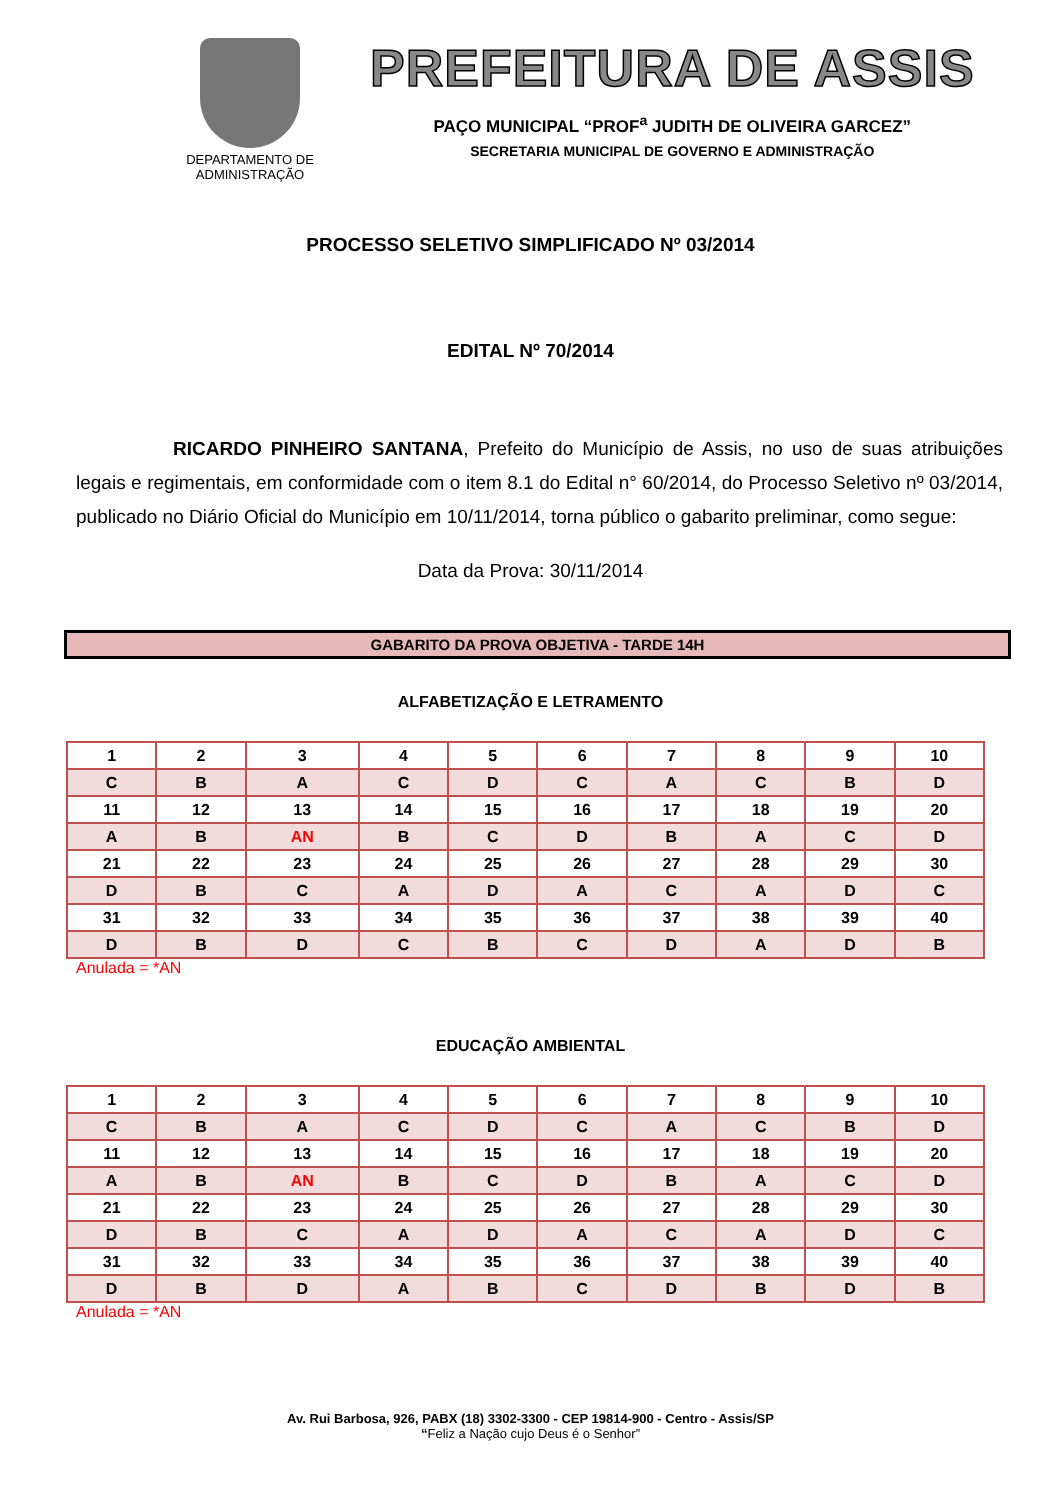DEPARTAMENTO DE
ADMINISTRAÇÃO
PREFEITURA DE ASSIS
PAÇO MUNICIPAL “PROF<sup>a</sup> JUDITH DE OLIVEIRA GARCEZ”
SECRETARIA MUNICIPAL DE GOVERNO E ADMINISTRAÇÃO
PROCESSO SELETIVO SIMPLIFICADO Nº 03/2014
EDITAL Nº 70/2014
RICARDO PINHEIRO SANTANA, Prefeito do Município de Assis, no uso de suas atribuições legais e regimentais, em conformidade com o item 8.1 do Edital n° 60/2014, do Processo Seletivo nº 03/2014, publicado no Diário Oficial do Município em 10/11/2014, torna público o gabarito preliminar, como segue:
Data da Prova: 30/11/2014
GABARITO DA PROVA OBJETIVA - TARDE 14H
ALFABETIZAÇÃO E LETRAMENTO
| 1 | 2 | 3 | 4 | 5 | 6 | 7 | 8 | 9 | 10 |
| C | B | A | C | D | C | A | C | B | D |
| 11 | 12 | 13 | 14 | 15 | 16 | 17 | 18 | 19 | 20 |
| A | B | AN | B | C | D | B | A | C | D |
| 21 | 22 | 23 | 24 | 25 | 26 | 27 | 28 | 29 | 30 |
| D | B | C | A | D | A | C | A | D | C |
| 31 | 32 | 33 | 34 | 35 | 36 | 37 | 38 | 39 | 40 |
| D | B | D | C | B | C | D | A | D | B |
Anulada = *AN
EDUCAÇÃO AMBIENTAL
| 1 | 2 | 3 | 4 | 5 | 6 | 7 | 8 | 9 | 10 |
| C | B | A | C | D | C | A | C | B | D |
| 11 | 12 | 13 | 14 | 15 | 16 | 17 | 18 | 19 | 20 |
| A | B | AN | B | C | D | B | A | C | D |
| 21 | 22 | 23 | 24 | 25 | 26 | 27 | 28 | 29 | 30 |
| D | B | C | A | D | A | C | A | D | C |
| 31 | 32 | 33 | 34 | 35 | 36 | 37 | 38 | 39 | 40 |
| D | B | D | A | B | C | D | B | D | B |
Anulada = *AN
Av. Rui Barbosa, 926, PABX (18) 3302-3300 - CEP 19814-900 - Centro - Assis/SP
“Feliz a Nação cujo Deus é o Senhor”